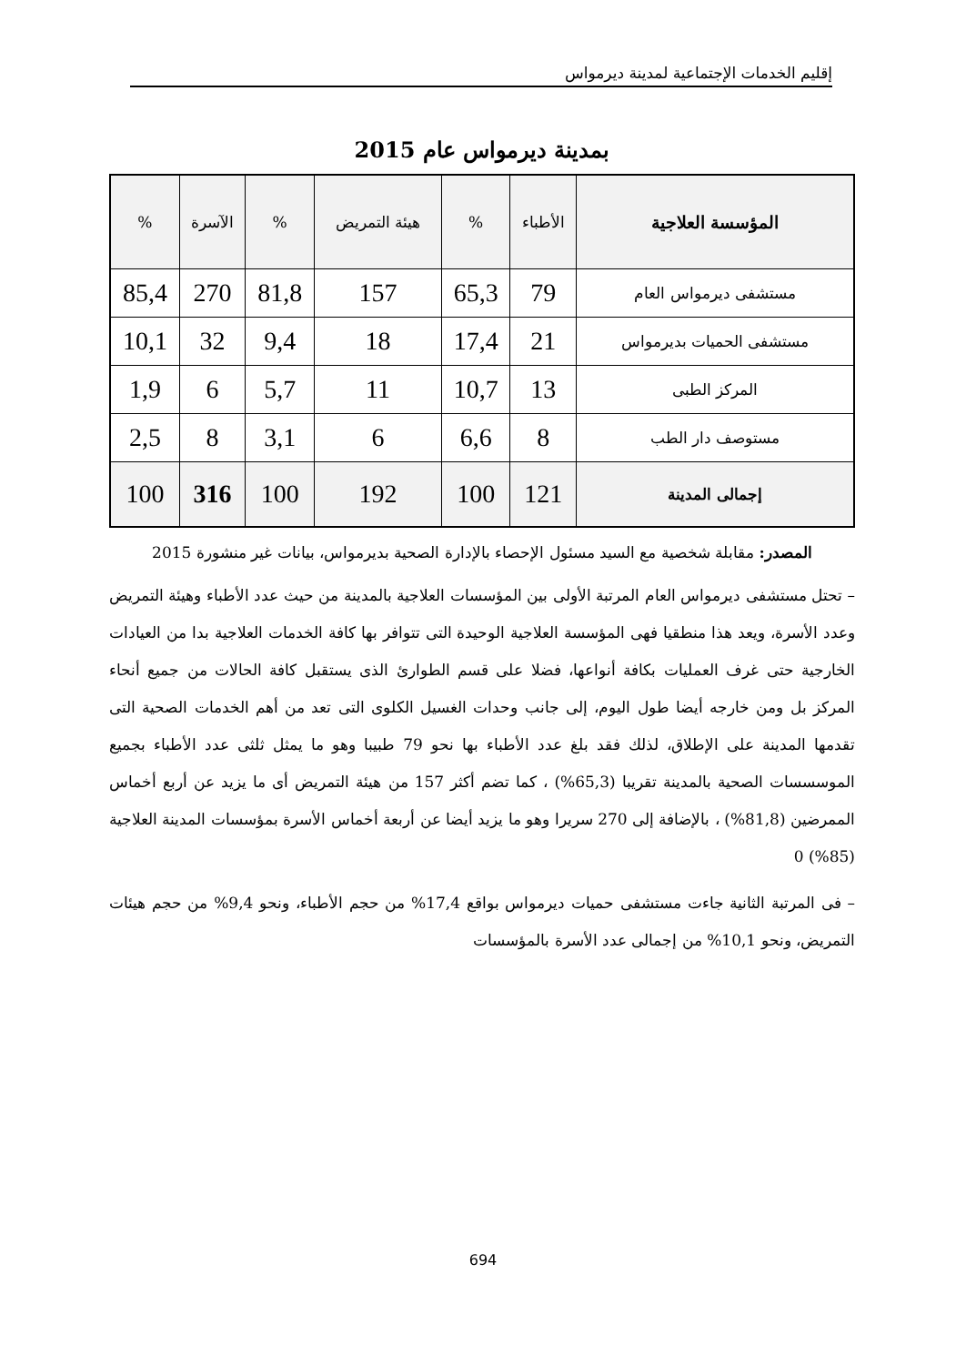إقليم الخدمات الإجتماعية لمدينة ديرمواس
بمدينة ديرمواس عام 2015
| المؤسسة العلاجية | الأطباء | % | هيئة التمريض | % | الآسرة | % |
| --- | --- | --- | --- | --- | --- | --- |
| مستشفى ديرمواس العام | 79 | 65,3 | 157 | 81,8 | 270 | 85,4 |
| مستشفى الحميات بديرمواس | 21 | 17,4 | 18 | 9,4 | 32 | 10,1 |
| المركز الطبى | 13 | 10,7 | 11 | 5,7 | 6 | 1,9 |
| مستوصف دار الطب | 8 | 6,6 | 6 | 3,1 | 8 | 2,5 |
| إجمالى المدينة | 121 | 100 | 192 | 100 | 316 | 100 |
المصدر: مقابلة شخصية مع السيد مسئول الإحصاء بالإدارة الصحية بديرمواس، بيانات غير منشورة 2015
– تحتل مستشفى ديرمواس العام المرتبة الأولى بين المؤسسات العلاجية بالمدينة من حيث عدد الأطباء وهيئة التمريض وعدد الأسرة، ويعد هذا منطقيا فهى المؤسسة العلاجية الوحيدة التى تتوافر بها كافة الخدمات العلاجية بدا من العيادات الخارجية حتى غرف العمليات بكافة أنواعها، فضلا على قسم الطوارئ الذى يستقبل كافة الحالات من جميع أنحاء المركز بل ومن خارجه أيضا طول اليوم، إلى جانب وحدات الغسيل الكلوى التى تعد من أهم الخدمات الصحية التى تقدمها المدينة على الإطلاق، لذلك فقد بلغ عدد الأطباء بها نحو 79 طبيبا وهو ما يمثل ثلثى عدد الأطباء بجميع الموسسسات الصحية بالمدينة تقريبا (65,3%) ، كما تضم أكثر 157 من هيئة التمريض أى ما يزيد عن أربع أخماس الممرضين (81,8%) ، بالإضافة إلى 270 سريرا وهو ما يزيد أيضا عن أربعة أخماس الأسرة بمؤسسات المدينة العلاجية (85%) 0
– فى المرتبة الثانية جاءت مستشفى حميات ديرمواس بواقع 17,4% من حجم الأطباء، ونحو 9,4% من حجم هيئات التمريض، ونحو 10,1% من إجمالى عدد الأسرة بالمؤسسات
694